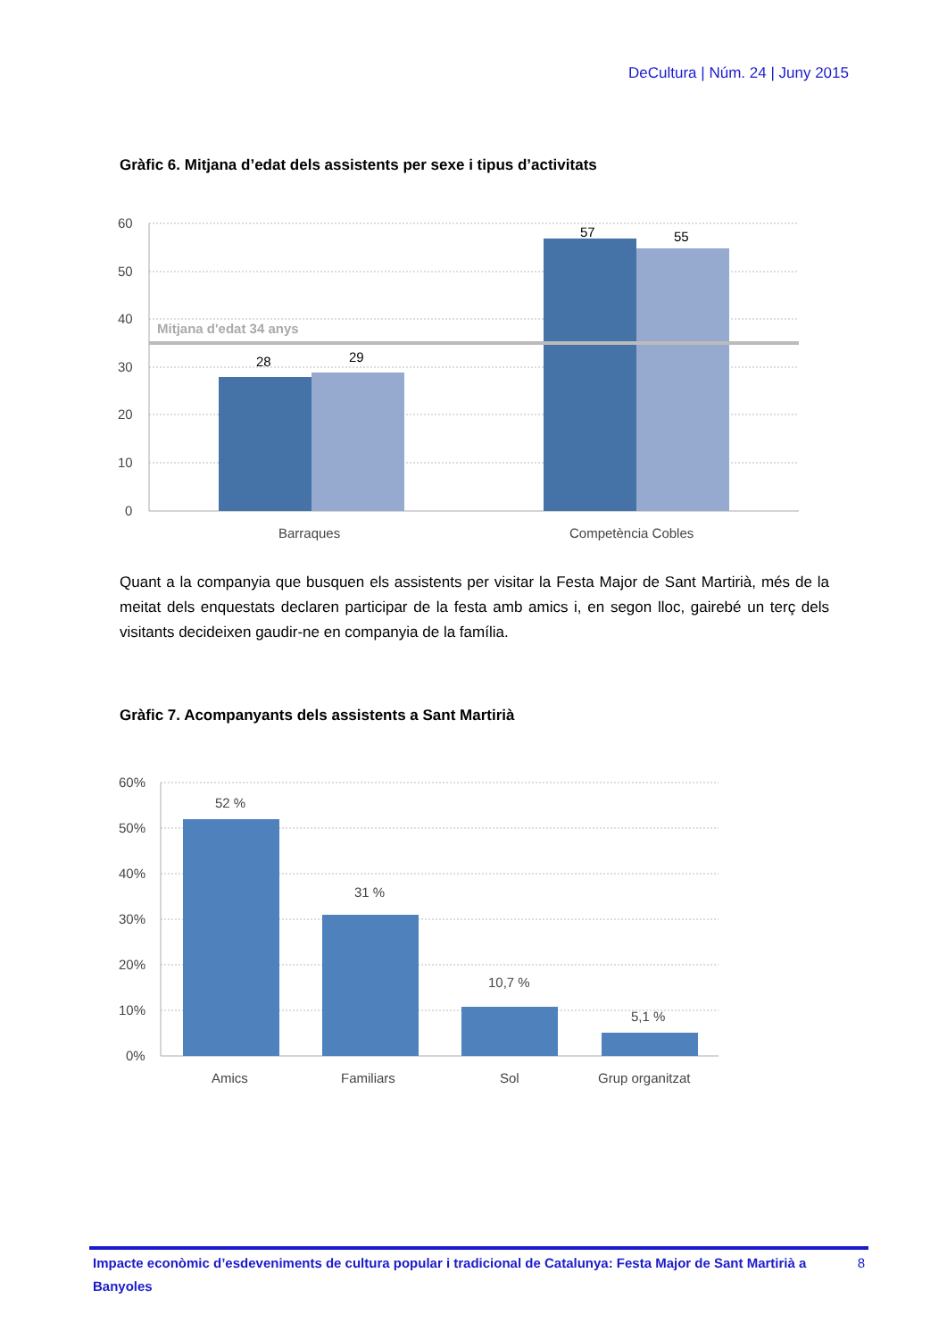DeCultura | Núm. 24 | Juny 2015
Gràfic 6. Mitjana d’edat dels assistents per sexe i tipus d’activitats
Mitjana d'edat 34 anys
60
50
40
30
20
10
0
28
29
57
55
Barraques
Competència Cobles
Quant a la companyia que busquen els assistents per visitar la Festa Major de Sant Martirià, més de la meitat dels enquestats declaren participar de la festa amb amics i, en segon lloc, gairebé un terç dels visitants decideixen gaudir-ne en companyia de la família.
Gràfic 7. Acompanyants dels assistents a Sant Martirià
60%
50%
40%
30%
20%
10%
0%
52 %
31 %
10,7 %
5,1 %
Amics
Familiars
Sol
Grup organitzat
Impacte econòmic d’esdeveniments de cultura popular i tradicional de Catalunya: Festa Major de Sant Martirià a Banyoles 8